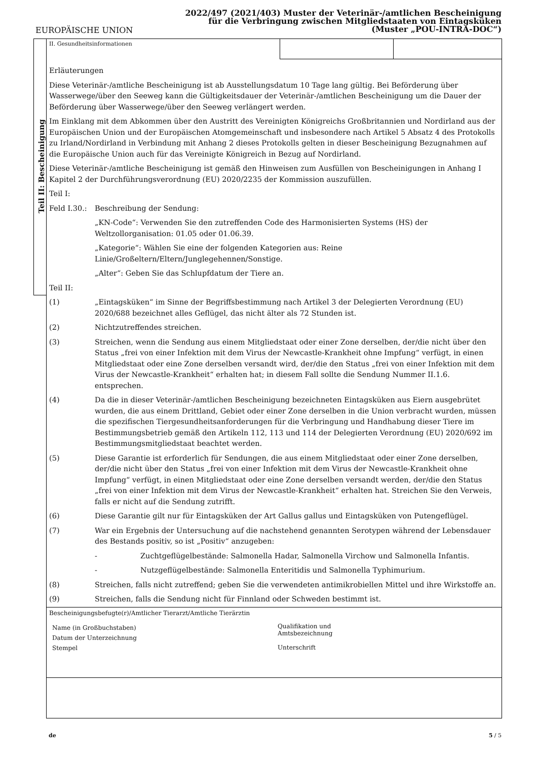2022/497 (2021/403) Muster der Veterinär-/amtlichen Bescheinigung
für die Verbringung zwischen Mitgliedstaaten von Eintagsküken
(Muster „POU-INTRA-DOC“)
EUROPÄISCHE UNION
Teil II: Bescheinigung
II. Gesundheitsinformationen
Erläuterungen
Diese Veterinär-/amtliche Bescheinigung ist ab Ausstellungsdatum 10 Tage lang gültig. Bei Beförderung über Wasserwege/über den Seeweg kann die Gültigkeitsdauer der Veterinär-/amtlichen Bescheinigung um die Dauer der Beförderung über Wasserwege/über den Seeweg verlängert werden.
Im Einklang mit dem Abkommen über den Austritt des Vereinigten Königreichs Großbritannien und Nordirland aus der Europäischen Union und der Europäischen Atomgemeinschaft und insbesondere nach Artikel 5 Absatz 4 des Protokolls zu Irland/Nordirland in Verbindung mit Anhang 2 dieses Protokolls gelten in dieser Bescheinigung Bezugnahmen auf die Europäische Union auch für das Vereinigte Königreich in Bezug auf Nordirland.
Diese Veterinär-/amtliche Bescheinigung ist gemäß den Hinweisen zum Ausfüllen von Bescheinigungen in Anhang I Kapitel 2 der Durchführungsverordnung (EU) 2020/2235 der Kommission auszufüllen.
Teil I:
Feld I.30.:
Beschreibung der Sendung:
„KN-Code“: Verwenden Sie den zutreffenden Code des Harmonisierten Systems (HS) der Weltzollorganisation: 01.05 oder 01.06.39.
„Kategorie“: Wählen Sie eine der folgenden Kategorien aus: Reine Linie/Großeltern/Eltern/Junglegehennen/Sonstige.
„Alter“: Geben Sie das Schlupfdatum der Tiere an.
Teil II:
(1) „Eintagsküken“ im Sinne der Begriffsbestimmung nach Artikel 3 der Delegierten Verordnung (EU) 2020/688 bezeichnet alles Geflügel, das nicht älter als 72 Stunden ist.
(2) Nichtzutreffendes streichen.
(3) Streichen, wenn die Sendung aus einem Mitgliedstaat oder einer Zone derselben, der/die nicht über den Status „frei von einer Infektion mit dem Virus der Newcastle-Krankheit ohne Impfung“ verfügt, in einen Mitgliedstaat oder eine Zone derselben versandt wird, der/die den Status „frei von einer Infektion mit dem Virus der Newcastle-Krankheit“ erhalten hat; in diesem Fall sollte die Sendung Nummer II.1.6. entsprechen.
(4) Da die in dieser Veterinär-/amtlichen Bescheinigung bezeichneten Eintagsküken aus Eiern ausgebrütet wurden, die aus einem Drittland, Gebiet oder einer Zone derselben in die Union verbracht wurden, müssen die spezifischen Tiergesundheitsanforderungen für die Verbringung und Handhabung dieser Tiere im Bestimmungsbetrieb gemäß den Artikeln 112, 113 und 114 der Delegierten Verordnung (EU) 2020/692 im Bestimmungsmitgliedstaat beachtet werden.
(5) Diese Garantie ist erforderlich für Sendungen, die aus einem Mitgliedstaat oder einer Zone derselben, der/die nicht über den Status „frei von einer Infektion mit dem Virus der Newcastle-Krankheit ohne Impfung“ verfügt, in einen Mitgliedstaat oder eine Zone derselben versandt werden, der/die den Status „frei von einer Infektion mit dem Virus der Newcastle-Krankheit“ erhalten hat. Streichen Sie den Verweis, falls er nicht auf die Sendung zutrifft.
(6) Diese Garantie gilt nur für Eintagsküken der Art Gallus gallus und Eintagsküken von Putengeflügel.
(7) War ein Ergebnis der Untersuchung auf die nachstehend genannten Serotypen während der Lebensdauer des Bestands positiv, so ist „Positiv“ anzugeben:
- Zuchtgeflügelbestände: Salmonella Hadar, Salmonella Virchow und Salmonella Infantis.
- Nutzgeflügelbestände: Salmonella Enteritidis und Salmonella Typhimurium.
(8) Streichen, falls nicht zutreffend; geben Sie die verwendeten antimikrobiellen Mittel und ihre Wirkstoffe an.
(9) Streichen, falls die Sendung nicht für Finnland oder Schweden bestimmt ist.
Bescheinigungsbefugte(r)/Amtlicher Tierarzt/Amtliche Tierärztin
Name (in Großbuchstaben)
Datum der Unterzeichnung
Stempel
Qualifikation und
Amtsbezeichnung
Unterschrift
de 5 / 5